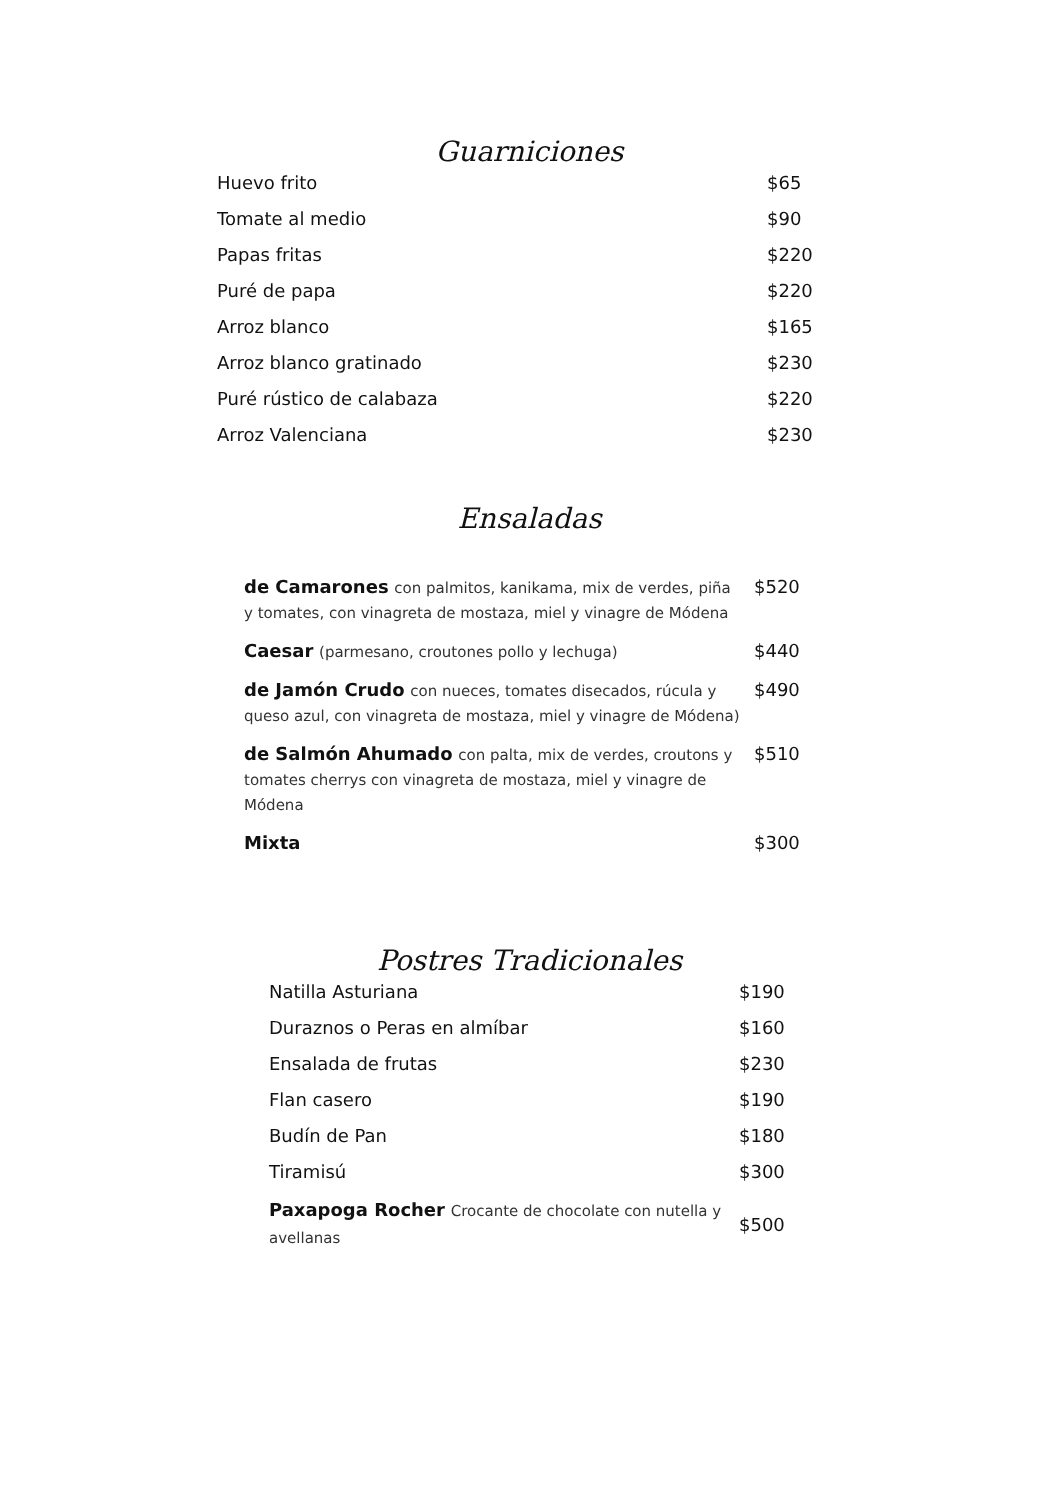Guarniciones
| Huevo frito | $65 |
| Tomate al medio | $90 |
| Papas fritas | $220 |
| Puré de papa | $220 |
| Arroz blanco | $165 |
| Arroz blanco gratinado | $230 |
| Puré rústico de calabaza | $220 |
| Arroz Valenciana | $230 |
Ensaladas
| de Camarones con palmitos, kanikama, mix de verdes, piña y tomates, con vinagreta de mostaza, miel y vinagre de Módena | $520 |
| Caesar (parmesano, croutones pollo y lechuga) | $440 |
| de Jamón Crudo con nueces, tomates disecados, rúcula y queso azul, con vinagreta de mostaza, miel y vinagre de Módena) | $490 |
| de Salmón Ahumado con palta, mix de verdes, croutons y tomates cherrys con vinagreta de mostaza, miel y vinagre de Módena | $510 |
| Mixta | $300 |
Postres Tradicionales
| Natilla Asturiana | $190 |
| Duraznos o Peras en almíbar | $160 |
| Ensalada de frutas | $230 |
| Flan casero | $190 |
| Budín de Pan | $180 |
| Tiramisú | $300 |
| Paxapoga Rocher Crocante de chocolate con nutella y avellanas | $500 |